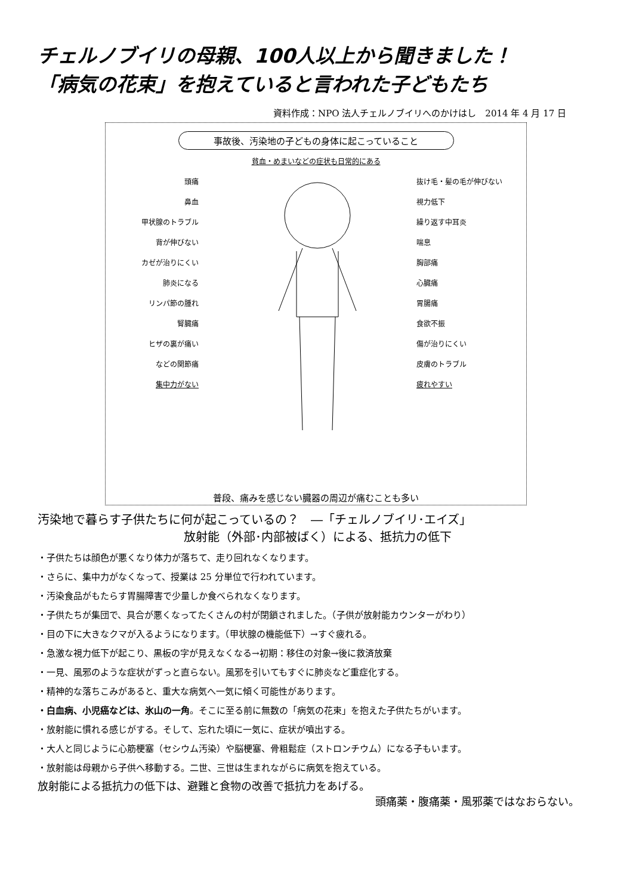チェルノブイリの母親、100人以上から聞きました！
「病気の花束」を抱えていると言われた子どもたち
資料作成：NPO 法人チェルノブイリへのかけはし　2014 年 4 月 17 日
事故後、汚染地の子どもの身体に起こっていること
貧血・めまいなどの症状も日常的にある
頭痛
鼻血
甲状腺のトラブル
背が伸びない
カゼが治りにくい
肺炎になる
リンパ節の腫れ
腎臓痛
ヒザの裏が痛い
などの関節痛
集中力がない
抜け毛・髪の毛が伸びない
視力低下
繰り返す中耳炎
喘息
胸部痛
心臓痛
胃腸痛
食欲不振
傷が治りにくい
皮膚のトラブル
疲れやすい
普段、痛みを感じない臓器の周辺が痛むことも多い
汚染地で暮らす子供たちに何が起こっているの？　―「チェルノブイリ･エイズ」
放射能（外部･内部被ばく）による、抵抗力の低下
・子供たちは顔色が悪くなり体力が落ちて、走り回れなくなります。
・さらに、集中力がなくなって、授業は 25 分単位で行われています。
・汚染食品がもたらす胃腸障害で少量しか食べられなくなります。
・子供たちが集団で、具合が悪くなってたくさんの村が閉鎖されました。（子供が放射能カウンターがわり）
・目の下に大きなクマが入るようになります。（甲状腺の機能低下）→すぐ疲れる。
・急激な視力低下が起こり、黒板の字が見えなくなる→初期：移住の対象→後に救済放棄
・一見、風邪のような症状がずっと直らない。風邪を引いてもすぐに肺炎など重症化する。
・精神的な落ちこみがあると、重大な病気へ一気に傾く可能性があります。
・白血病、小児癌などは、氷山の一角。そこに至る前に無数の「病気の花束」を抱えた子供たちがいます。
・放射能に慣れる感じがする。そして、忘れた頃に一気に、症状が噴出する。
・大人と同じように心筋梗塞（セシウム汚染）や脳梗塞、骨粗鬆症（ストロンチウム）になる子もいます。
・放射能は母親から子供へ移動する。二世、三世は生まれながらに病気を抱えている。
放射能による抵抗力の低下は、避難と食物の改善で抵抗力をあげる。
頭痛薬・腹痛薬・風邪薬ではなおらない。